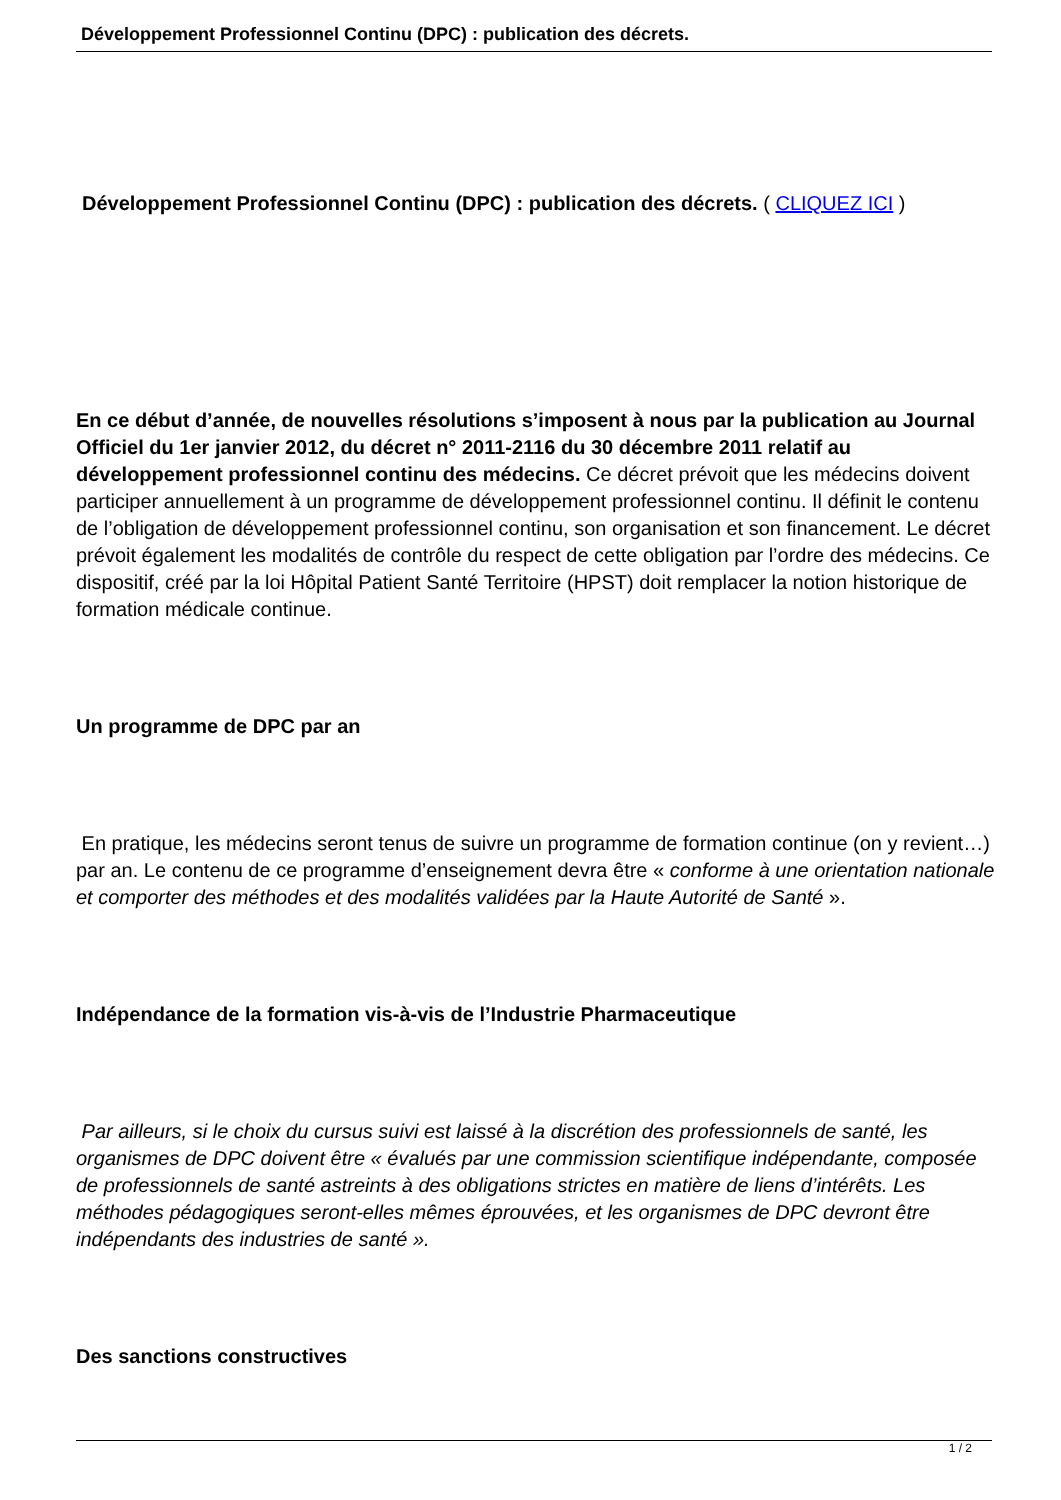Développement Professionnel Continu (DPC) : publication des décrets.
Développement Professionnel Continu (DPC) : publication des décrets. ( CLIQUEZ ICI )
En ce début d’année, de nouvelles résolutions s’imposent à nous par la publication au Journal Officiel du 1er janvier 2012, du décret n° 2011-2116 du 30 décembre 2011 relatif au développement professionnel continu des médecins. Ce décret prévoit que les médecins doivent participer annuellement à un programme de développement professionnel continu. Il définit le contenu de l’obligation de développement professionnel continu, son organisation et son financement. Le décret prévoit également les modalités de contrôle du respect de cette obligation par l’ordre des médecins. Ce dispositif, créé par la loi Hôpital Patient Santé Territoire (HPST) doit remplacer la notion historique de formation médicale continue.
Un programme de DPC par an
En pratique, les médecins seront tenus de suivre un programme de formation continue (on y revient…) par an. Le contenu de ce programme d’enseignement devra être « conforme à une orientation nationale et comporter des méthodes et des modalités validées par la Haute Autorité de Santé ».
Indépendance de la formation vis-à-vis de l’Industrie Pharmaceutique
Par ailleurs, si le choix du cursus suivi est laissé à la discrétion des professionnels de santé, les organismes de DPC doivent être « évalués par une commission scientifique indépendante, composée de professionnels de santé astreints à des obligations strictes en matière de liens d’intérêts. Les méthodes pédagogiques seront-elles mêmes éprouvées, et les organismes de DPC devront être indépendants des industries de santé ».
Des sanctions constructives
1 / 2